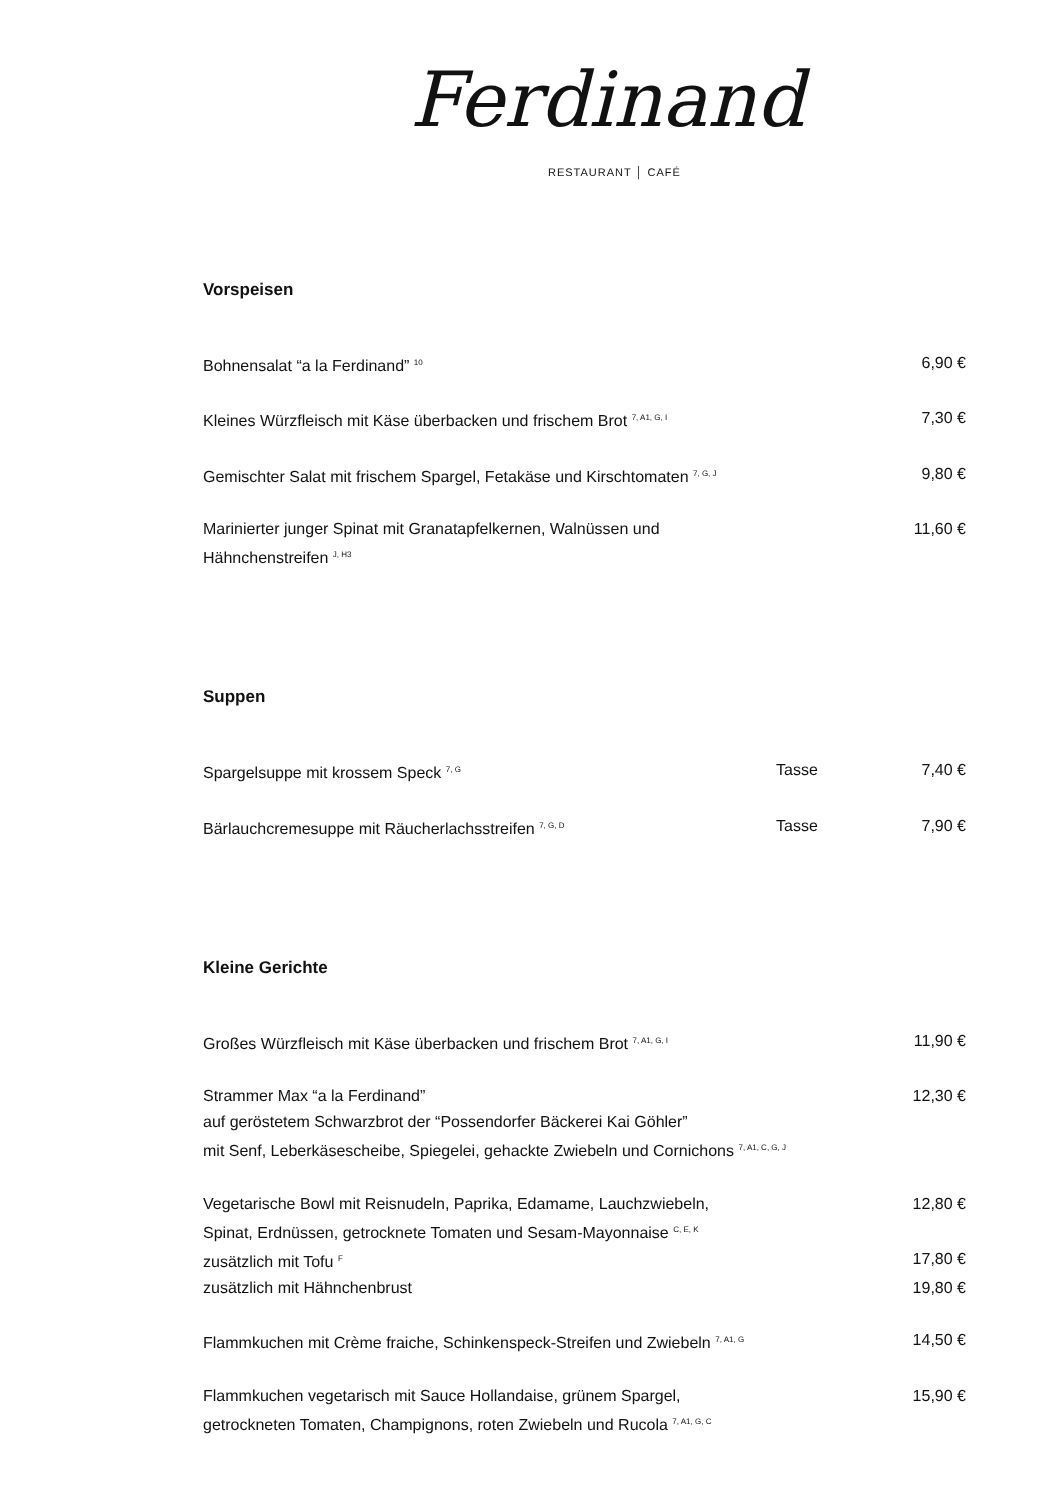Ferdinand
RESTAURANT │ CAFÉ
Vorspeisen
| Bohnensalat “a la Ferdinand” <sup>10</sup> | 6,90 € |
| Kleines Würzfleisch mit Käse überbacken und frischem Brot <sup>7, A1, G, I</sup> | 7,30 € |
| Gemischter Salat mit frischem Spargel, Fetakäse und Kirschtomaten <sup>7, G, J</sup> | 9,80 € |
| Marinierter junger Spinat mit Granatapfelkernen, Walnüssen und Hähnchenstreifen <sup>J, H3</sup> | 11,60 € |
Suppen
| Spargelsuppe mit krossem Speck <sup>7, G</sup> | Tasse | 7,40 € |
| Bärlauchcremesuppe mit Räucherlachsstreifen <sup>7, G, D</sup> | Tasse | 7,90 € |
Kleine Gerichte
| Großes Würzfleisch mit Käse überbacken und frischem Brot <sup>7, A1, G, I</sup> | 11,90 € |
| Strammer Max “a la Ferdinand” auf geröstetem Schwarzbrot der “Possendorfer Bäckerei Kai Göhler” mit Senf, Leberkäsescheibe, Spiegelei, gehackte Zwiebeln und Cornichons <sup>7, A1, C, G, J</sup> | 12,30 € |
| Vegetarische Bowl mit Reisnudeln, Paprika, Edamame, Lauchzwiebeln, Spinat, Erdnüssen, getrocknete Tomaten und Sesam-Mayonnaise <sup>C, E, K</sup> | 12,80 € |
| zusätzlich mit Tofu <sup>F</sup> | 17,80 € |
| zusätzlich mit Hähnchenbrust | 19,80 € |
| Flammkuchen mit Crème fraiche, Schinkenspeck-Streifen und Zwiebeln <sup>7, A1, G</sup> | 14,50 € |
| Flammkuchen vegetarisch mit Sauce Hollandaise, grünem Spargel, getrockneten Tomaten, Champignons, roten Zwiebeln und Rucola <sup>7, A1, G, C</sup> | 15,90 € |